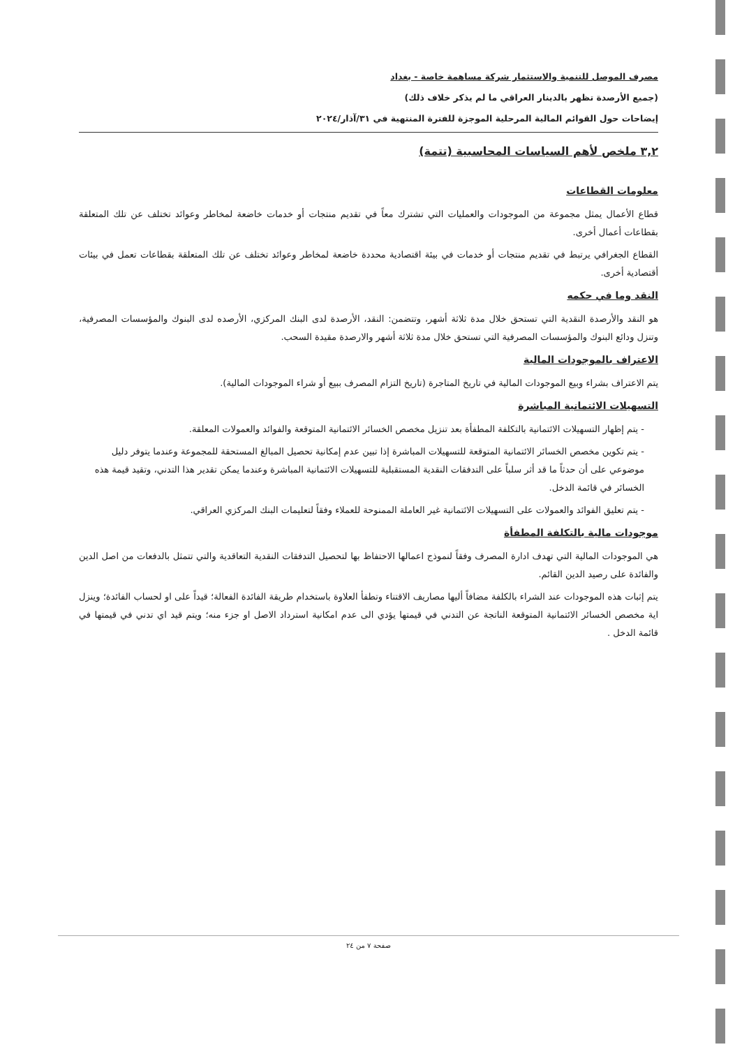مصرف الموصل للتنمية والاستثمار شركة مساهمة خاصة - بغداد
(جميع الأرصدة تظهر بالدينار العراقي ما لم يذكر خلاف ذلك)
إيضاحات حول القوائم المالية المرحلية الموجزة للفترة المنتهية في ٣١/آذار/٢٠٢٤
٣,٢ ملخص لأهم السياسات المحاسبية (تتمة)
معلومات القطاعات
قطاع الأعمال يمثل مجموعة من الموجودات والعمليات التي تشترك معاً في تقديم منتجات أو خدمات خاضعة لمخاطر وعوائد تختلف عن تلك المتعلقة بقطاعات أعمال أخرى.
القطاع الجغرافي يرتبط في تقديم منتجات أو خدمات في بيئة اقتصادية محددة خاضعة لمخاطر وعوائد تختلف عن تلك المتعلقة بقطاعات تعمل في بيئات أقتصادية أخرى.
النقد وما في حكمه
هو النقد والأرصدة النقدية التي تستحق خلال مدة ثلاثة أشهر، وتتضمن: النقد، الأرصدة لدى البنك المركزي، الأرصده لدى البنوك والمؤسسات المصرفية، وتنزل ودائع البنوك والمؤسسات المصرفية التي تستحق خلال مدة ثلاثة أشهر والارصدة مقيدة السحب.
الاعتراف بالموجودات المالية
يتم الاعتراف بشراء وبيع الموجودات المالية في تاريخ المتاجرة (تاريخ التزام المصرف ببيع أو شراء الموجودات المالية).
التسهيلات الائتمانية المباشرة
- يتم إظهار التسهيلات الائتمانية بالتكلفة المطفأة بعد تنزيل مخصص الخسائر الائتمانية المتوقعة والفوائد والعمولات المعلقة.
- يتم تكوين مخصص الخسائر الائتمانية المتوقعة للتسهيلات المباشرة إذا تبين عدم إمكانية تحصيل المبالغ المستحقة للمجموعة وعندما يتوفر دليل موضوعي على أن حدثاً ما قد أثر سلباً على التدفقات النقدية المستقبلية للتسهيلات الائتمانية المباشرة وعندما يمكن تقدير هذا التدني، وتقيد قيمة هذه الخسائر في قائمة الدخل.
- يتم تعليق الفوائد والعمولات على التسهيلات الائتمانية غير العاملة الممنوحة للعملاء وفقاً لتعليمات البنك المركزي العراقي.
موجودات مالية بالتكلفة المطفأة
هي الموجودات المالية التي تهدف ادارة المصرف وفقاً لنموذج اعمالها الاحتفاظ بها لتحصيل التدفقات النقدية التعاقدية والتي تتمثل بالدفعات من اصل الدين والفائدة على رصيد الدين القائم.
يتم إثبات هذه الموجودات عند الشراء بالكلفة مضافاً أليها مصاريف الاقتناء وتطفأ العلاوة باستخدام طريقة الفائدة الفعالة؛ قيداً على او لحساب الفائدة؛ وينزل اية مخصص الخسائر الائتمانية المتوقعة الناتجة عن التدني في قيمتها يؤدي الى عدم امكانية استرداد الاصل او جزء منه؛ ويتم قيد اي تدني في قيمتها في قائمة الدخل .
صفحة ٧ من ٢٤